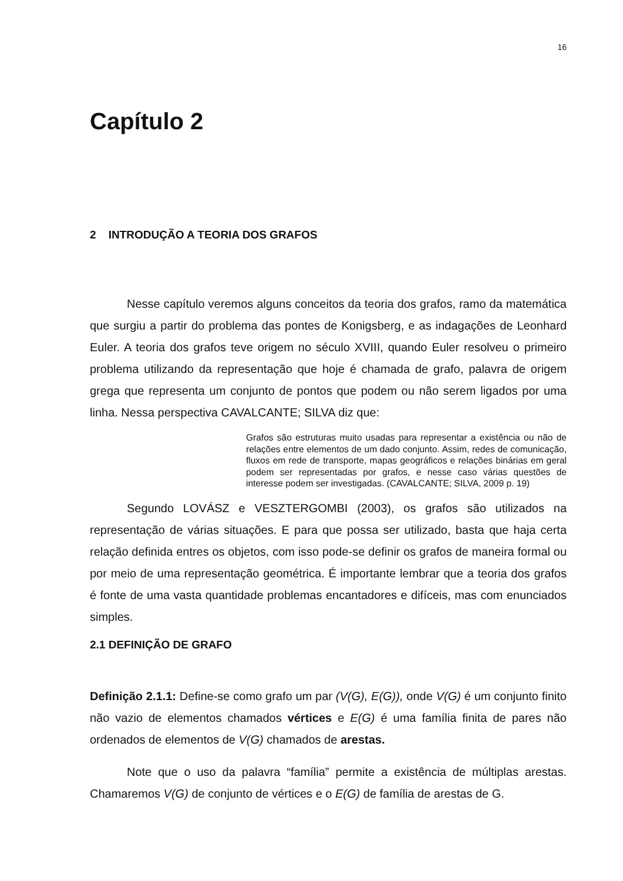16
Capítulo 2
2 INTRODUÇÃO A TEORIA DOS GRAFOS
Nesse capítulo veremos alguns conceitos da teoria dos grafos, ramo da matemática que surgiu a partir do problema das pontes de Konigsberg, e as indagações de Leonhard Euler. A teoria dos grafos teve origem no século XVIII, quando Euler resolveu o primeiro problema utilizando da representação que hoje é chamada de grafo, palavra de origem grega que representa um conjunto de pontos que podem ou não serem ligados por uma linha. Nessa perspectiva CAVALCANTE; SILVA diz que:
Grafos são estruturas muito usadas para representar a existência ou não de relações entre elementos de um dado conjunto. Assim, redes de comunicação, fluxos em rede de transporte, mapas geográficos e relações binárias em geral podem ser representadas por grafos, e nesse caso várias questões de interesse podem ser investigadas. (CAVALCANTE; SILVA, 2009 p. 19)
Segundo LOVÁSZ e VESZTERGOMBI (2003), os grafos são utilizados na representação de várias situações. E para que possa ser utilizado, basta que haja certa relação definida entres os objetos, com isso pode-se definir os grafos de maneira formal ou por meio de uma representação geométrica. É importante lembrar que a teoria dos grafos é fonte de uma vasta quantidade problemas encantadores e difíceis, mas com enunciados simples.
2.1 DEFINIÇÃO DE GRAFO
Definição 2.1.1: Define-se como grafo um par (V(G), E(G)), onde V(G) é um conjunto finito não vazio de elementos chamados vértices e E(G) é uma família finita de pares não ordenados de elementos de V(G) chamados de arestas.
Note que o uso da palavra “família” permite a existência de múltiplas arestas. Chamaremos V(G) de conjunto de vértices e o E(G) de família de arestas de G.